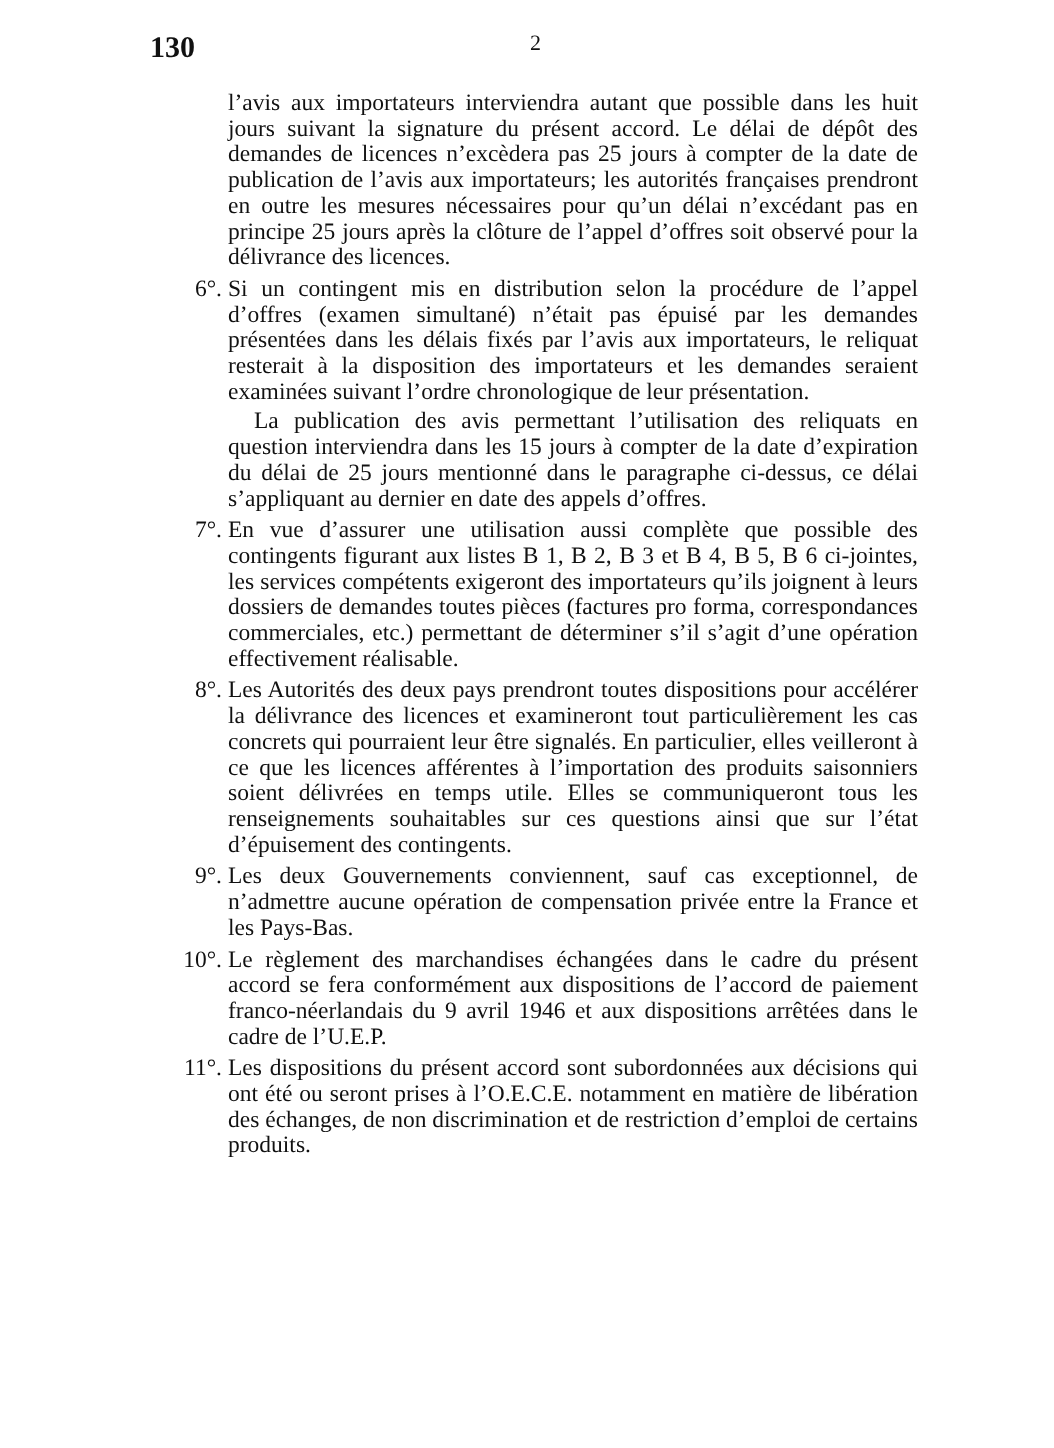130
2
l’avis aux importateurs interviendra autant que possible dans les huit jours suivant la signature du présent accord. Le délai de dépôt des demandes de licences n’excèdera pas 25 jours à compter de la date de publication de l’avis aux importateurs; les autorités françaises prendront en outre les mesures nécessaires pour qu’un délai n’excédant pas en principe 25 jours après la clôture de l’appel d’offres soit observé pour la délivrance des licences.
6°. Si un contingent mis en distribution selon la procédure de l’appel d’offres (examen simultané) n’était pas épuisé par les demandes présentées dans les délais fixés par l’avis aux importateurs, le reliquat resterait à la disposition des importateurs et les demandes seraient examinées suivant l’ordre chronologique de leur présentation.
La publication des avis permettant l’utilisation des reliquats en question interviendra dans les 15 jours à compter de la date d’expiration du délai de 25 jours mentionné dans le paragraphe ci-dessus, ce délai s’appliquant au dernier en date des appels d’offres.
7°. En vue d’assurer une utilisation aussi complète que possible des contingents figurant aux listes B 1, B 2, B 3 et B 4, B 5, B 6 ci-jointes, les services compétents exigeront des importateurs qu’ils joignent à leurs dossiers de demandes toutes pièces (factures pro forma, correspondances commerciales, etc.) permettant de déterminer s’il s’agit d’une opération effectivement réalisable.
8°. Les Autorités des deux pays prendront toutes dispositions pour accélérer la délivrance des licences et examineront tout particulièrement les cas concrets qui pourraient leur être signalés. En particulier, elles veilleront à ce que les licences afférentes à l’importation des produits saisonniers soient délivrées en temps utile. Elles se communiqueront tous les renseignements souhaitables sur ces questions ainsi que sur l’état d’épuisement des contingents.
9°. Les deux Gouvernements conviennent, sauf cas exceptionnel, de n’admettre aucune opération de compensation privée entre la France et les Pays-Bas.
10°. Le règlement des marchandises échangées dans le cadre du présent accord se fera conformément aux dispositions de l’accord de paiement franco-néerlandais du 9 avril 1946 et aux dispositions arrêtées dans le cadre de l’U.E.P.
11°. Les dispositions du présent accord sont subordonnées aux décisions qui ont été ou seront prises à l’O.E.C.E. notamment en matière de libération des échanges, de non discrimination et de restriction d’emploi de certains produits.